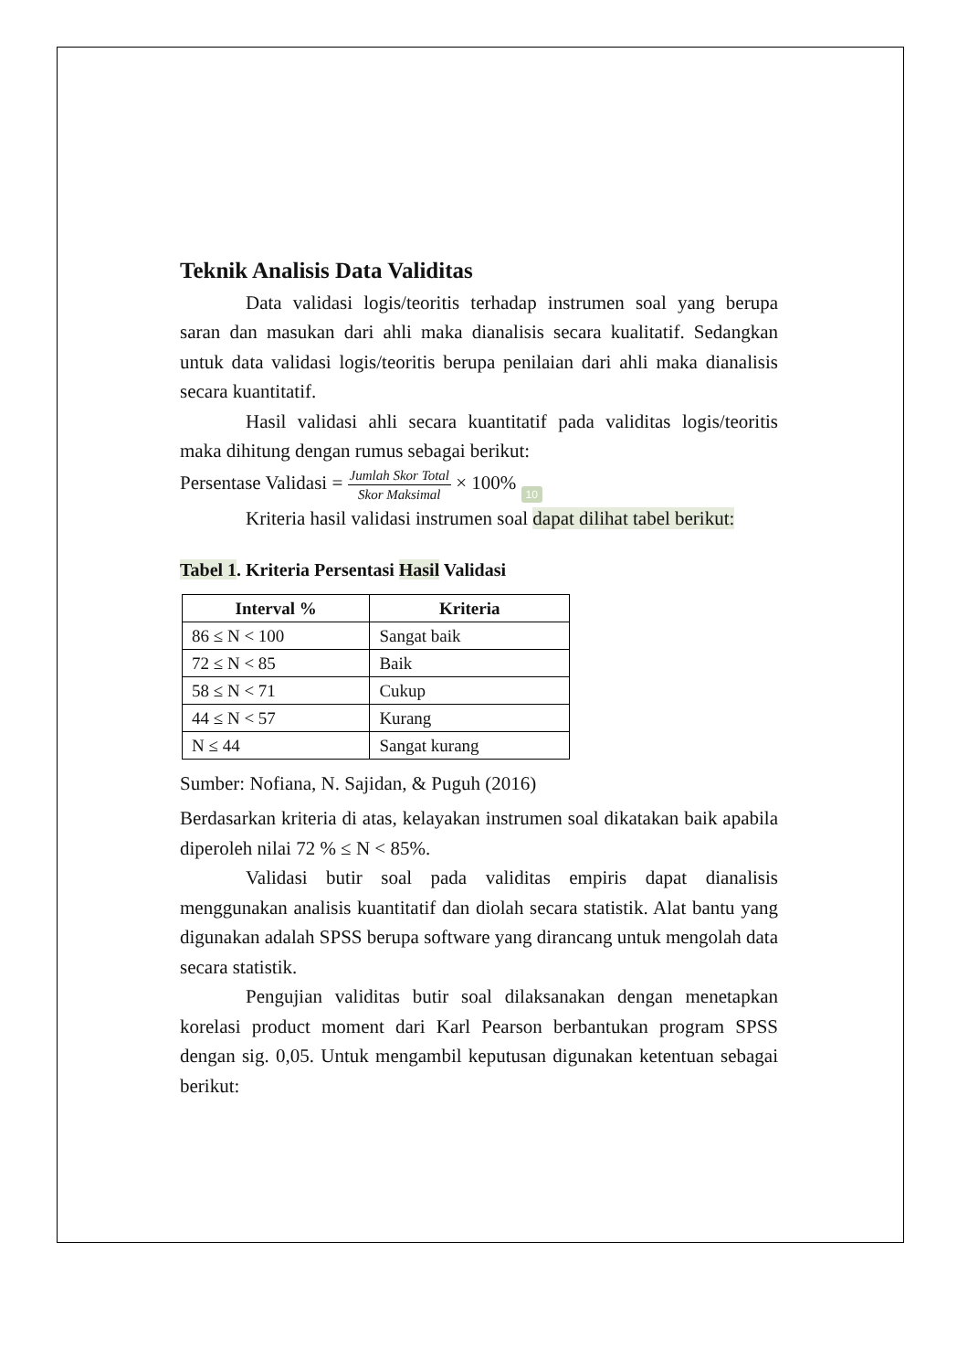Teknik Analisis Data Validitas
Data validasi logis/teoritis terhadap instrumen soal yang berupa saran dan masukan dari ahli maka dianalisis secara kualitatif. Sedangkan untuk data validasi logis/teoritis berupa penilaian dari ahli maka dianalisis secara kuantitatif.
Hasil validasi ahli secara kuantitatif pada validitas logis/teoritis maka dihitung dengan rumus sebagai berikut:
Persentase Validasi = Jumlah Skor Total Skor Maksimal × 100% 10
Kriteria hasil validasi instrumen soal dapat dilihat tabel berikut:
Tabel 1. Kriteria Persentasi Hasil Validasi
| Interval % | Kriteria |
| --- | --- |
| 86 ≤ N < 100 | Sangat baik |
| 72 ≤ N < 85 | Baik |
| 58 ≤ N < 71 | Cukup |
| 44 ≤ N < 57 | Kurang |
| N ≤ 44 | Sangat kurang |
Sumber: Nofiana, N. Sajidan, & Puguh (2016)
Berdasarkan kriteria di atas, kelayakan instrumen soal dikatakan baik apabila diperoleh nilai 72 % ≤ N < 85%.
Validasi butir soal pada validitas empiris dapat dianalisis menggunakan analisis kuantitatif dan diolah secara statistik. Alat bantu yang digunakan adalah SPSS berupa software yang dirancang untuk mengolah data secara statistik.
Pengujian validitas butir soal dilaksanakan dengan menetapkan korelasi product moment dari Karl Pearson berbantukan program SPSS dengan sig. 0,05. Untuk mengambil keputusan digunakan ketentuan sebagai berikut: